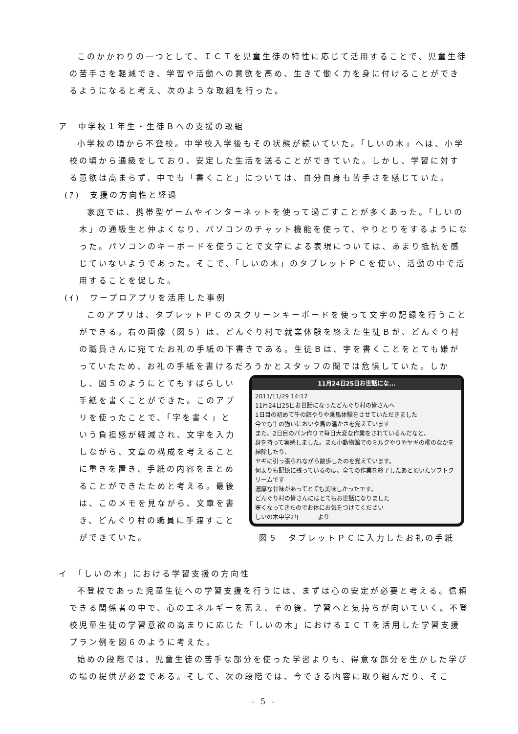このかかわりの一つとして、ＩＣＴを児童生徒の特性に応じて活用することで、児童生徒の苦手さを軽減でき、学習や活動への意欲を高め、生きて働く力を身に付けることができるようになると考え、次のような取組を行った。
ア　中学校１年生・生徒Ｂへの支援の取組
小学校の頃から不登校。中学校入学後もその状態が続いていた。「しいの木」へは、小学校の頃から通級をしており、安定した生活を送ることができていた。しかし、学習に対する意欲は高まらず、中でも「書くこと」については、自分自身も苦手さを感じていた。
(ｱ)　支援の方向性と経過
家庭では、携帯型ゲームやインターネットを使って過ごすことが多くあった。「しいの木」の通級生と仲よくなり、パソコンのチャット機能を使って、やりとりをするようになった。パソコンのキーボードを使うことで文字による表現については、あまり抵抗を感じていないようであった。そこで、「しいの木」のタブレットＰＣを使い、活動の中で活用することを促した。
(ｲ)　ワープロアプリを活用した事例
このアプリは、タブレットＰＣのスクリーンキーボードを使って文字の記録を行うことができる。右の画像（図５）は、どんぐり村で就業体験を終えた生徒Ｂが、どんぐり村の職員さんに宛てたお礼の手紙の下書きである。生徒Ｂは、字を書くことをとても嫌がっていたため、お礼の手紙を書けるだろうかとスタッフの間では危惧していた。しか
し、図５のようにとてもすばらしい手紙を書くことができた。このアプリを使ったことで、「字を書く」という負担感が軽減され、文字を入力しながら、文章の構成を考えることに重きを置き、手紙の内容をまとめることができたためと考える。最後は、このメモを見ながら、文章を書き、どんぐり村の職員に手渡すことができていた。
11月24日25日お世話にな...
2011/11/29 14:17
11月24日25日お世話になったどんぐり村の皆さんへ
1日目の初めて牛の餌やりや乗馬体験をさせていただきました
今でも牛の強いにおいや馬の温かさを覚えています
また、2日目のパン作りで毎日大変な作業をされているんだなと、
身を持って実感しました。また小動物館でのミルクやりやヤギの檻のなかを掃除したり、
ヤギに引っ張られながら散歩したのを覚えています。
何よりも記憶に残っているのは、全ての作業を終了したあと頂いたソフトクリームです
濃厚な甘味があってとても美味しかったです。
どんぐり村の皆さんにはとてもお世話になりました
寒くなってきたのでお体にお気をつけてください
しいの木中学2年　　　より
図５　タブレットＰＣに入力したお礼の手紙
イ　「しいの木」における学習支援の方向性
不登校であった児童生徒への学習支援を行うには、まずは心の安定が必要と考える。信頼できる関係者の中で、心のエネルギーを蓄え、その後、学習へと気持ちが向いていく。不登校児童生徒の学習意欲の高まりに応じた「しいの木」におけるＩＣＴを活用した学習支援プラン例を図６のように考えた。
始めの段階では、児童生徒の苦手な部分を使った学習よりも、得意な部分を生かした学びの場の提供が必要である。そして、次の段階では、今できる内容に取り組んだり、そこ
- 5 -